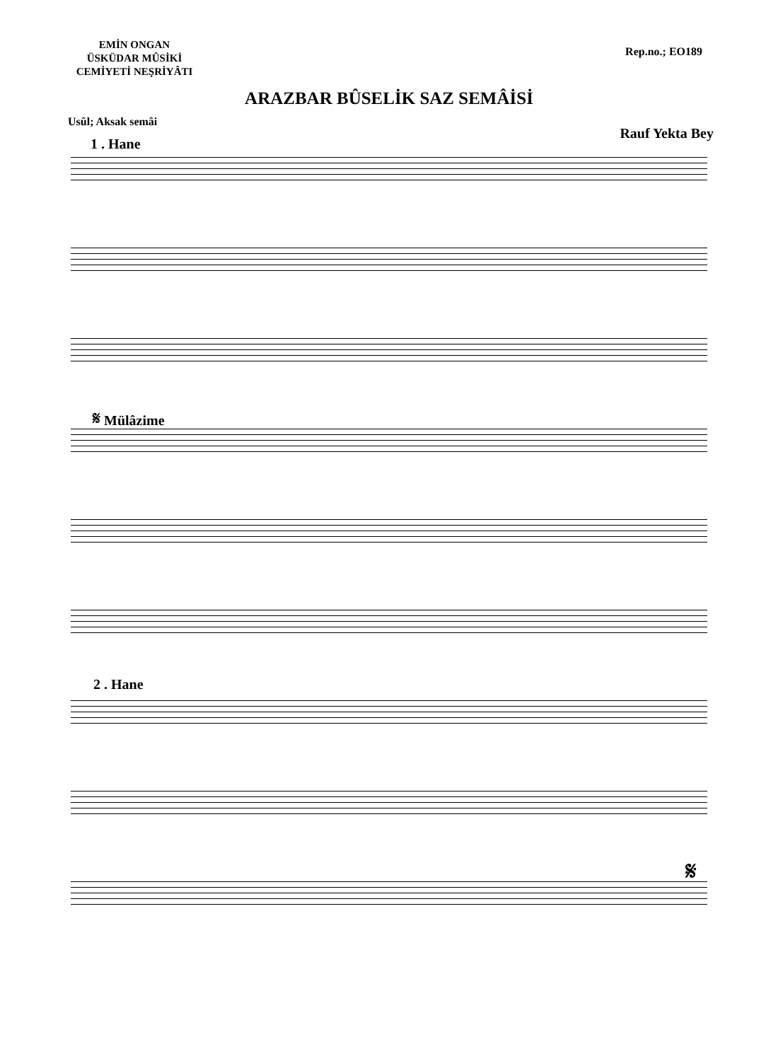EMİN ONGAN
ÜSKÜDAR MÛSİKİ
CEMİYETİ NEŞRİYÂTI
Rep.no.; EO189
ARAZBAR BÛSELİK SAZ SEMÂİSİ
Usûl; Aksak semâi
Rauf Yekta Bey
1 . Hane
𝄋 Mülâzime
2 . Hane
𝄋